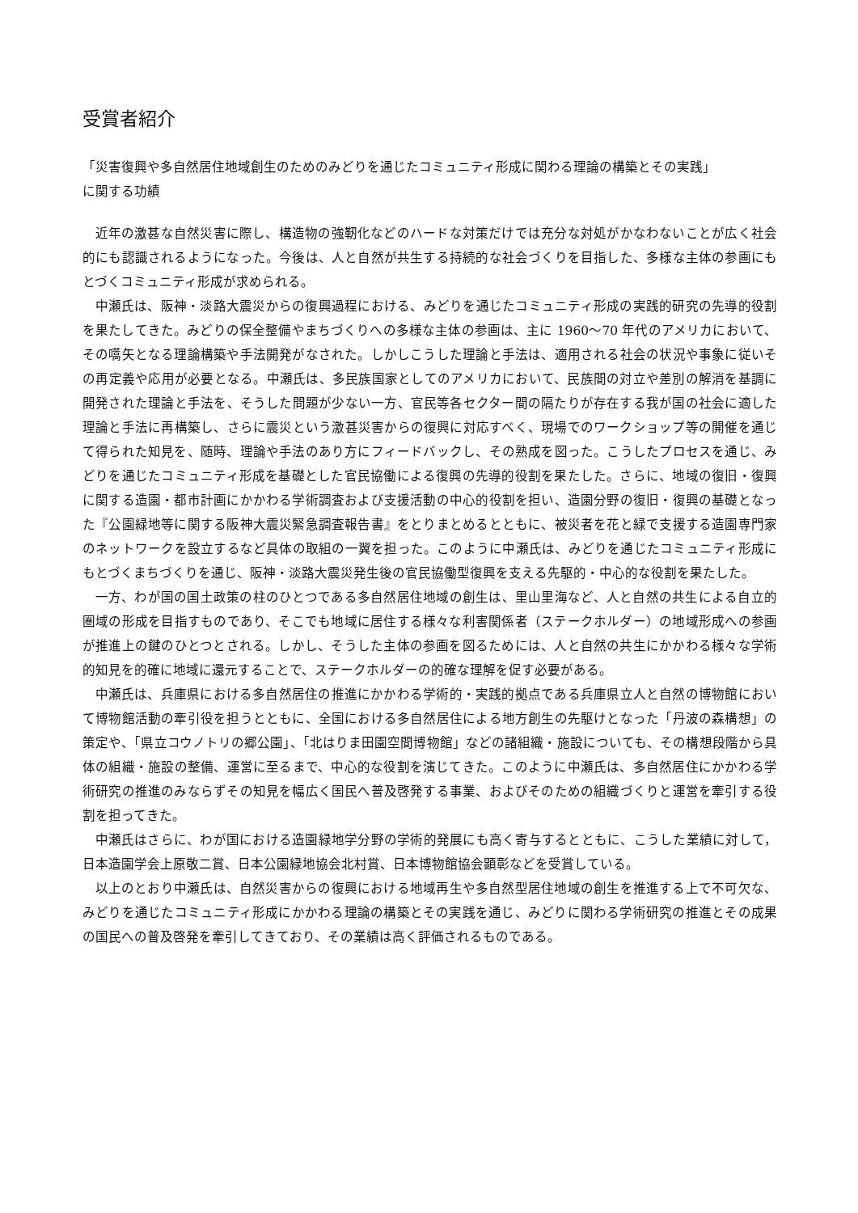受賞者紹介
「災害復興や多自然居住地域創生のためのみどりを通じたコミュニティ形成に関わる理論の構築とその実践」
に関する功績
近年の激甚な自然災害に際し、構造物の強靭化などのハードな対策だけでは充分な対処がかなわないことが広く社会的にも認識されるようになった。今後は、人と自然が共生する持続的な社会づくりを目指した、多様な主体の参画にもとづくコミュニティ形成が求められる。
中瀬氏は、阪神・淡路大震災からの復興過程における、みどりを通じたコミュニティ形成の実践的研究の先導的役割を果たしてきた。みどりの保全整備やまちづくりへの多様な主体の参画は、主に 1960〜70 年代のアメリカにおいて、その嚆矢となる理論構築や手法開発がなされた。しかしこうした理論と手法は、適用される社会の状況や事象に従いその再定義や応用が必要となる。中瀬氏は、多民族国家としてのアメリカにおいて、民族間の対立や差別の解消を基調に開発された理論と手法を、そうした問題が少ない一方、官民等各セクター間の隔たりが存在する我が国の社会に適した理論と手法に再構築し、さらに震災という激甚災害からの復興に対応すべく、現場でのワークショップ等の開催を通じて得られた知見を、随時、理論や手法のあり方にフィードバックし、その熟成を図った。こうしたプロセスを通じ、みどりを通じたコミュニティ形成を基礎とした官民協働による復興の先導的役割を果たした。さらに、地域の復旧・復興に関する造園・都市計画にかかわる学術調査および支援活動の中心的役割を担い、造園分野の復旧・復興の基礎となった『公園緑地等に関する阪神大震災緊急調査報告書』をとりまとめるとともに、被災者を花と緑で支援する造園専門家のネットワークを設立するなど具体の取組の一翼を担った。このように中瀬氏は、みどりを通じたコミュニティ形成にもとづくまちづくりを通じ、阪神・淡路大震災発生後の官民協働型復興を支える先駆的・中心的な役割を果たした。
一方、わが国の国土政策の柱のひとつである多自然居住地域の創生は、里山里海など、人と自然の共生による自立的圏域の形成を目指すものであり、そこでも地域に居住する様々な利害関係者（ステークホルダー）の地域形成への参画が推進上の鍵のひとつとされる。しかし、そうした主体の参画を図るためには、人と自然の共生にかかわる様々な学術的知見を的確に地域に還元することで、ステークホルダーの的確な理解を促す必要がある。
中瀬氏は、兵庫県における多自然居住の推進にかかわる学術的・実践的拠点である兵庫県立人と自然の博物館において博物館活動の牽引役を担うとともに、全国における多自然居住による地方創生の先駆けとなった「丹波の森構想」の策定や、「県立コウノトリの郷公園」、「北はりま田園空間博物館」などの諸組織・施設についても、その構想段階から具体の組織・施設の整備、運営に至るまで、中心的な役割を演じてきた。このように中瀬氏は、多自然居住にかかわる学術研究の推進のみならずその知見を幅広く国民へ普及啓発する事業、およびそのための組織づくりと運営を牽引する役割を担ってきた。
中瀬氏はさらに、わが国における造園緑地学分野の学術的発展にも高く寄与するとともに、こうした業績に対して，日本造園学会上原敬二賞、日本公園緑地協会北村賞、日本博物館協会顕彰などを受賞している。
以上のとおり中瀬氏は、自然災害からの復興における地域再生や多自然型居住地域の創生を推進する上で不可欠な、みどりを通じたコミュニティ形成にかかわる理論の構築とその実践を通じ、みどりに関わる学術研究の推進とその成果の国民への普及啓発を牽引してきており、その業績は高く評価されるものである。